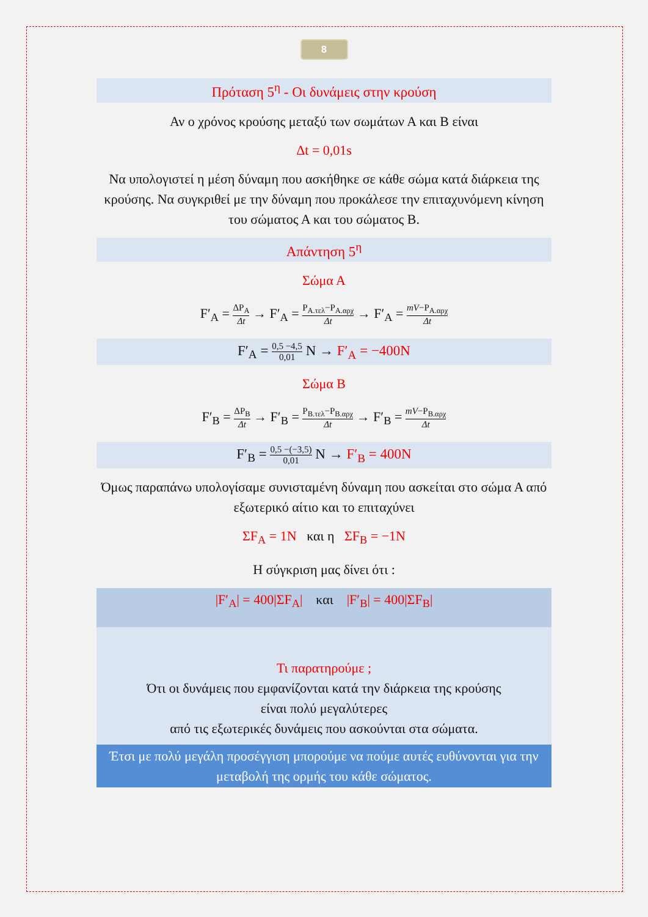8
Πρόταση 5<sup>η</sup> - Οι δυνάμεις στην κρούση
Αν ο χρόνος κρούσης μεταξύ των σωμάτων Α και Β είναι
Δt = 0,01s
Να υπολογιστεί η μέση δύναμη που ασκήθηκε σε κάθε σώμα κατά διάρκεια της κρούσης. Να συγκριθεί με την δύναμη που προκάλεσε την επιταχυνόμενη κίνηση του σώματος Α και του σώματος Β.
Απάντηση 5<sup>η</sup>
Σώμα Α
F′<sub>A</sub> = ΔP<sub>A</sub> Δt → F′<sub>A</sub> = P<sub>A.τελ</sub>−P<sub>A.αρχ</sub> Δt → F′<sub>A</sub> = mV−P<sub>A.αρχ</sub> Δt
F′<sub>A</sub> = 0,5 −4,5 0,01 N → F′<sub>A</sub> = −400N
Σώμα Β
F′<sub>B</sub> = ΔP<sub>B</sub> Δt → F′<sub>B</sub> = P<sub>B.τελ</sub>−P<sub>B.αρχ</sub> Δt → F′<sub>B</sub> = mV−P<sub>B.αρχ</sub> Δt
F′<sub>B</sub> = 0,5 −(−3,5) 0,01 N → F′<sub>B</sub> = 400N
Όμως παραπάνω υπολογίσαμε συνισταμένη δύναμη που ασκείται στο σώμα Α από εξωτερικό αίτιο και το επιταχύνει
ΣF<sub>A</sub> = 1N και η ΣF<sub>B</sub> = −1N
Η σύγκριση μας δίνει ότι :
|F′<sub>A</sub>| = 400|ΣF<sub>A</sub>| και |F′<sub>B</sub>| = 400|ΣF<sub>B</sub>|
Τι παρατηρούμε ;
Ότι οι δυνάμεις που εμφανίζονται κατά την διάρκεια της κρούσης
είναι πολύ μεγαλύτερες
από τις εξωτερικές δυνάμεις που ασκούνται στα σώματα.
Έτσι με πολύ μεγάλη προσέγγιση μπορούμε να πούμε αυτές ευθύνονται για την μεταβολή της ορμής του κάθε σώματος.